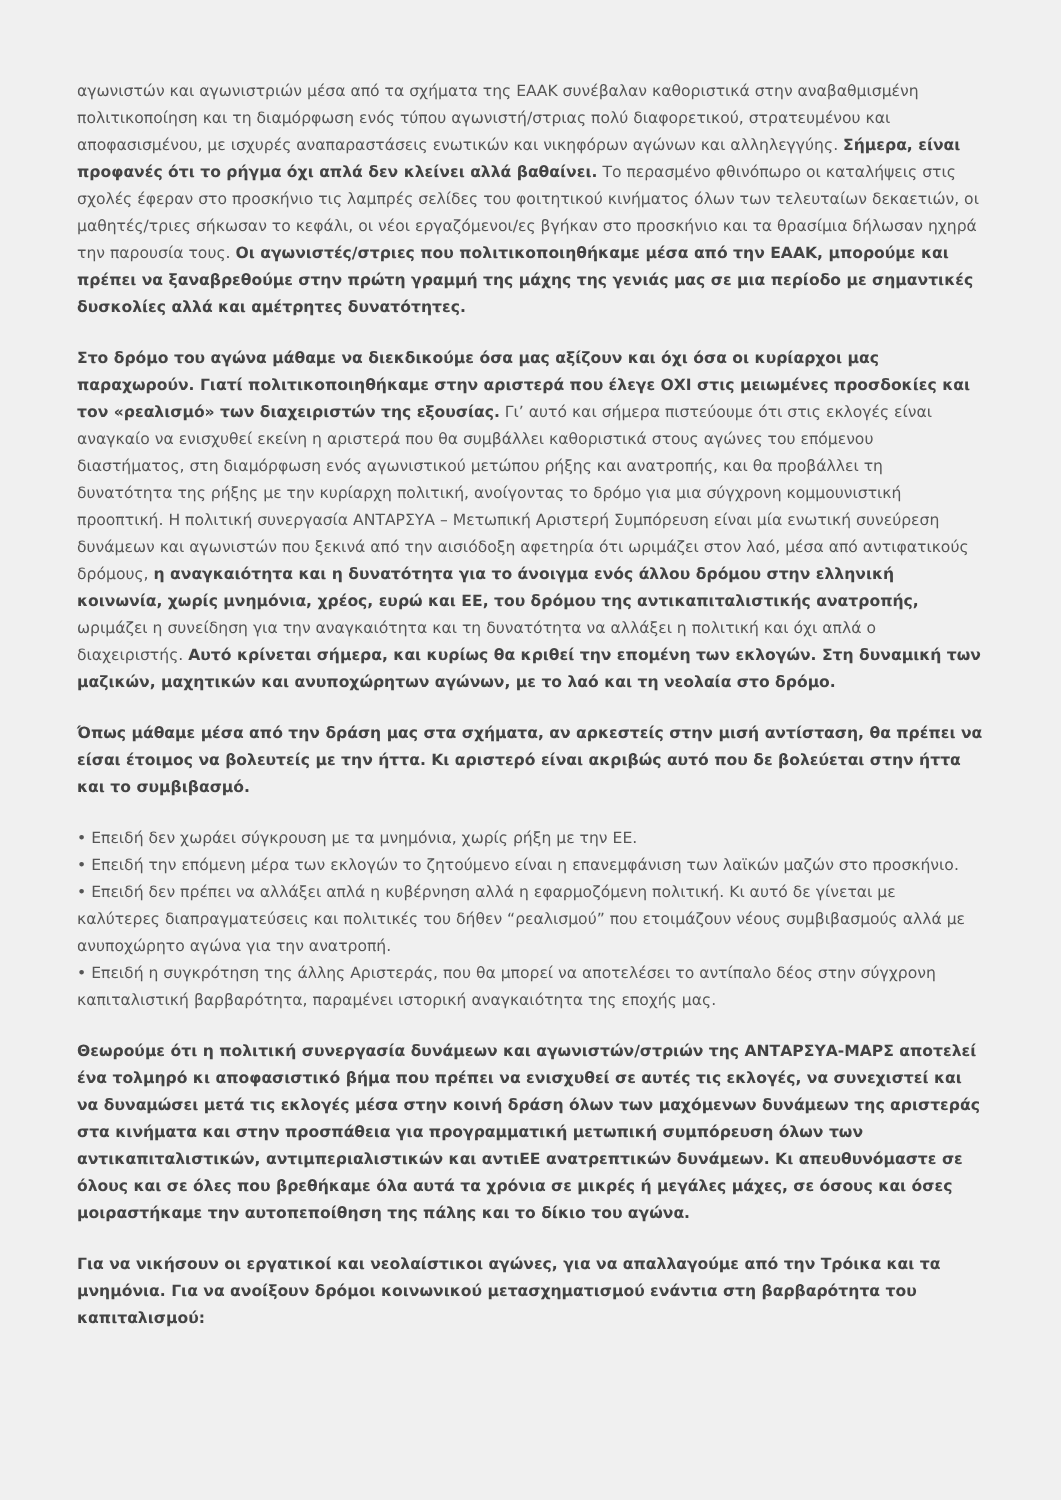αγωνιστών και αγωνιστριών μέσα από τα σχήματα της ΕΑΑΚ συνέβαλαν καθοριστικά στην αναβαθμισμένη πολιτικοποίηση και τη διαμόρφωση ενός τύπου αγωνιστή/στριας πολύ διαφορετικού, στρατευμένου και αποφασισμένου, με ισχυρές αναπαραστάσεις ενωτικών και νικηφόρων αγώνων και αλληλεγγύης. Σήμερα, είναι προφανές ότι το ρήγμα όχι απλά δεν κλείνει αλλά βαθαίνει. Το περασμένο φθινόπωρο οι καταλήψεις στις σχολές έφεραν στο προσκήνιο τις λαμπρές σελίδες του φοιτητικού κινήματος όλων των τελευταίων δεκαετιών, οι μαθητές/τριες σήκωσαν το κεφάλι, οι νέοι εργαζόμενοι/ες βγήκαν στο προσκήνιο και τα θρασίμια δήλωσαν ηχηρά την παρουσία τους. Οι αγωνιστές/στριες που πολιτικοποιηθήκαμε μέσα από την ΕΑΑΚ, μπορούμε και πρέπει να ξαναβρεθούμε στην πρώτη γραμμή της μάχης της γενιάς μας σε μια περίοδο με σημαντικές δυσκολίες αλλά και αμέτρητες δυνατότητες.
Στο δρόμο του αγώνα μάθαμε να διεκδικούμε όσα μας αξίζουν και όχι όσα οι κυρίαρχοι μας παραχωρούν. Γιατί πολιτικοποιηθήκαμε στην αριστερά που έλεγε ΟΧΙ στις μειωμένες προσδοκίες και τον «ρεαλισμό» των διαχειριστών της εξουσίας. Γι’ αυτό και σήμερα πιστεύουμε ότι στις εκλογές είναι αναγκαίο να ενισχυθεί εκείνη η αριστερά που θα συμβάλλει καθοριστικά στους αγώνες του επόμενου διαστήματος, στη διαμόρφωση ενός αγωνιστικού μετώπου ρήξης και ανατροπής, και θα προβάλλει τη δυνατότητα της ρήξης με την κυρίαρχη πολιτική, ανοίγοντας το δρόμο για μια σύγχρονη κομμουνιστική προοπτική. Η πολιτική συνεργασία ΑΝΤΑΡΣΥΑ – Μετωπική Αριστερή Συμπόρευση είναι μία ενωτική συνεύρεση δυνάμεων και αγωνιστών που ξεκινά από την αισιόδοξη αφετηρία ότι ωριμάζει στον λαό, μέσα από αντιφατικούς δρόμους, η αναγκαιότητα και η δυνατότητα για το άνοιγμα ενός άλλου δρόμου στην ελληνική κοινωνία, χωρίς μνημόνια, χρέος, ευρώ και ΕΕ, του δρόμου της αντικαπιταλιστικής ανατροπής, ωριμάζει η συνείδηση για την αναγκαιότητα και τη δυνατότητα να αλλάξει η πολιτική και όχι απλά ο διαχειριστής. Αυτό κρίνεται σήμερα, και κυρίως θα κριθεί την επομένη των εκλογών. Στη δυναμική των μαζικών, μαχητικών και ανυποχώρητων αγώνων, με το λαό και τη νεολαία στο δρόμο.
Όπως μάθαμε μέσα από την δράση μας στα σχήματα, αν αρκεστείς στην μισή αντίσταση, θα πρέπει να είσαι έτοιμος να βολευτείς με την ήττα. Κι αριστερό είναι ακριβώς αυτό που δε βολεύεται στην ήττα και το συμβιβασμό.
• Επειδή δεν χωράει σύγκρουση με τα μνημόνια, χωρίς ρήξη με την ΕΕ.
• Επειδή την επόμενη μέρα των εκλογών το ζητούμενο είναι η επανεμφάνιση των λαϊκών μαζών στο προσκήνιο.
• Επειδή δεν πρέπει να αλλάξει απλά η κυβέρνηση αλλά η εφαρμοζόμενη πολιτική. Κι αυτό δε γίνεται με καλύτερες διαπραγματεύσεις και πολιτικές του δήθεν “ρεαλισμού” που ετοιμάζουν νέους συμβιβασμούς αλλά με ανυποχώρητο αγώνα για την ανατροπή.
• Επειδή η συγκρότηση της άλλης Αριστεράς, που θα μπορεί να αποτελέσει το αντίπαλο δέος στην σύγχρονη καπιταλιστική βαρβαρότητα, παραμένει ιστορική αναγκαιότητα της εποχής μας.
Θεωρούμε ότι η πολιτική συνεργασία δυνάμεων και αγωνιστών/στριών της ΑΝΤΑΡΣΥΑ-ΜΑΡΣ αποτελεί ένα τολμηρό κι αποφασιστικό βήμα που πρέπει να ενισχυθεί σε αυτές τις εκλογές, να συνεχιστεί και να δυναμώσει μετά τις εκλογές μέσα στην κοινή δράση όλων των μαχόμενων δυνάμεων της αριστεράς στα κινήματα και στην προσπάθεια για προγραμματική μετωπική συμπόρευση όλων των αντικαπιταλιστικών, αντιμπεριαλιστικών και αντιΕΕ ανατρεπτικών δυνάμεων. Κι απευθυνόμαστε σε όλους και σε όλες που βρεθήκαμε όλα αυτά τα χρόνια σε μικρές ή μεγάλες μάχες, σε όσους και όσες μοιραστήκαμε την αυτοπεποίθηση της πάλης και το δίκιο του αγώνα.
Για να νικήσουν οι εργατικοί και νεολαίστικοι αγώνες, για να απαλλαγούμε από την Τρόικα και τα μνημόνια. Για να ανοίξουν δρόμοι κοινωνικού μετασχηματισμού ενάντια στη βαρβαρότητα του καπιταλισμού: